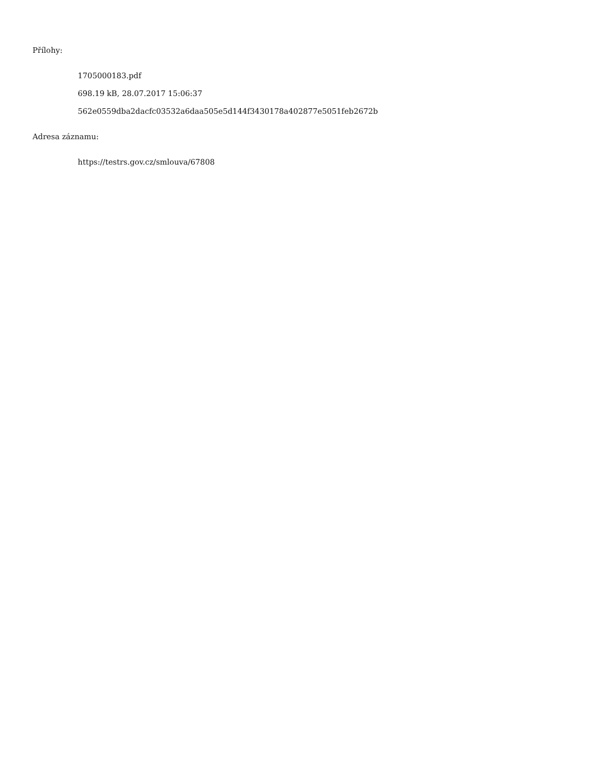Přílohy:
1705000183.pdf
698.19 kB, 28.07.2017 15:06:37
562e0559dba2dacfc03532a6daa505e5d144f3430178a402877e5051feb2672b
Adresa záznamu:
https://testrs.gov.cz/smlouva/67808